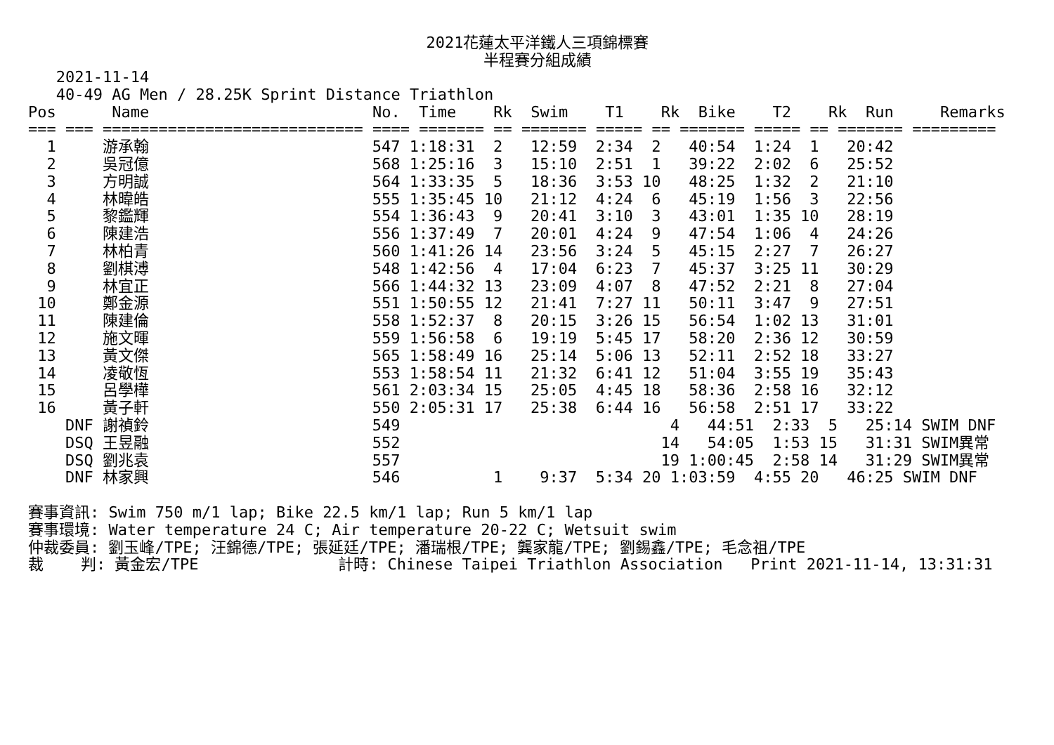2021花蓮太平洋鐵人三項錦標賽
半程賽分組成績
   2021-11-14
   40-49 AG Men / 28.25K Sprint Distance Triathlon
Pos      Name                        No.  Time    Rk  Swim    T1    Rk  Bike    T2    Rk  Run     Remarks
=== === ============================ ==== ======= == ======= ===== == ======= ===== == ======= =========
  1     游承翰                        547 1:18:31  2   12:59  2:34  2   40:54  1:24  1   20:42
  2     吳冠億                        568 1:25:16  3   15:10  2:51  1   39:22  2:02  6   25:52
  3     方明誠                        564 1:33:35  5   18:36  3:53 10   48:25  1:32  2   21:10
  4     林暐皓                        555 1:35:45 10   21:12  4:24  6   45:19  1:56  3   22:56
  5     黎鑑輝                        554 1:36:43  9   20:41  3:10  3   43:01  1:35 10   28:19
  6     陳建浩                        556 1:37:49  7   20:01  4:24  9   47:54  1:06  4   24:26
  7     林柏青                        560 1:41:26 14   23:56  3:24  5   45:15  2:27  7   26:27
  8     劉棋溥                        548 1:42:56  4   17:04  6:23  7   45:37  3:25 11   30:29
  9     林宜正                        566 1:44:32 13   23:09  4:07  8   47:52  2:21  8   27:04
 10     鄭金源                        551 1:50:55 12   21:41  7:27 11   50:11  3:47  9   27:51
 11     陳建倫                        558 1:52:37  8   20:15  3:26 15   56:54  1:02 13   31:01
 12     施文暉                        559 1:56:58  6   19:19  5:45 17   58:20  2:36 12   30:59
 13     黃文傑                        565 1:58:49 16   25:14  5:06 13   52:11  2:52 18   33:27
 14     凌敬恆                        553 1:58:54 11   21:32  6:41 12   51:04  3:55 19   35:43
 15     呂學樺                        561 2:03:34 15   25:05  4:45 18   58:36  2:58 16   32:12
 16     黃子軒                        550 2:05:31 17   25:38  6:44 16   56:58  2:51 17   33:22
    DNF 謝禎鈴                        549                             4   44:51  2:33  5   25:14 SWIM DNF
    DSQ 王昱融                        552                            14   54:05  1:53 15   31:31 SWIM異常
    DSQ 劉兆袁                        557                            19 1:00:45  2:58 14   31:29 SWIM異常
    DNF 林家興                        546          1    9:37  5:34 20 1:03:59  4:55 20   46:25 SWIM DNF

賽事資訊: Swim 750 m/1 lap; Bike 22.5 km/1 lap; Run 5 km/1 lap
賽事環境: Water temperature 24 C; Air temperature 20-22 C; Wetsuit swim
仲裁委員: 劉玉峰/TPE; 汪錦德/TPE; 張延廷/TPE; 潘瑞根/TPE; 龔家龍/TPE; 劉錫鑫/TPE; 毛念祖/TPE
裁    判: 黃金宏/TPE               計時: Chinese Taipei Triathlon Association   Print 2021-11-14, 13:31:31